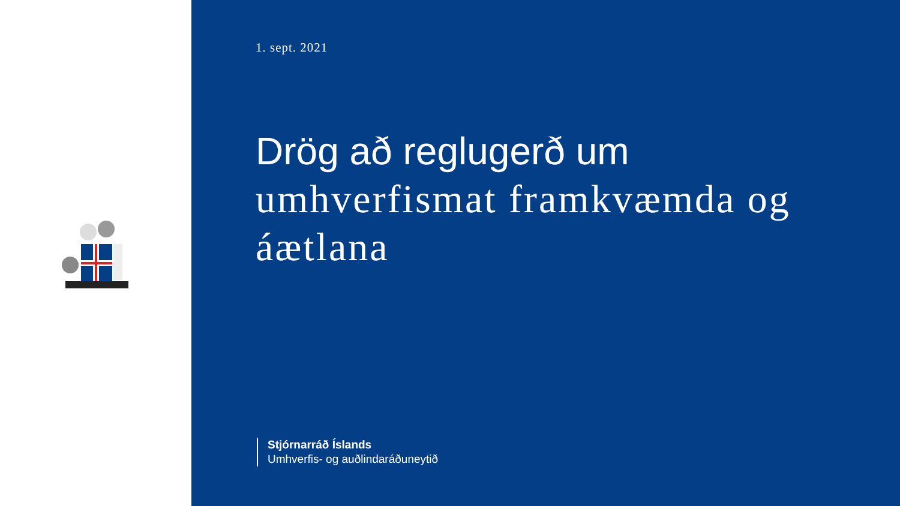1. sept. 2021
Drög að reglugerð um
umhverfismat framkvæmda og
áætlana
Stjórnarráð Íslands
Umhverfis- og auðlindaráðuneytið